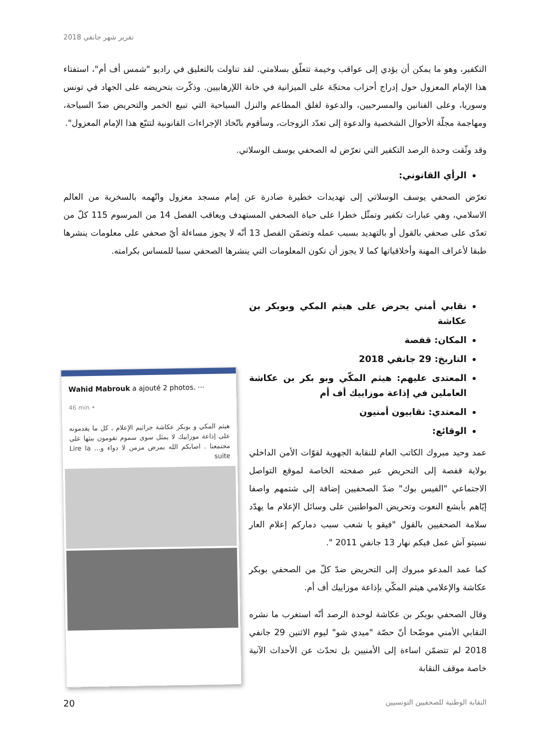تقرير شهر جانفي 2018
التكفير، وهو ما يمكن أن يؤدي إلى عواقب وخيمة تتعلّق بسلامتي. لقد تناولت بالتعليق في راديو "شمس أف أم"، استفتاء هذا الإمام المعزول حول إدراج أحزاب محتجّة على الميزانية في خانة اللإرهابيين. وذكّرت بتحريضه على الجهاد في تونس وسوريا، وعلى الفنانين والمسرحيين، والدعوة لغلق المطاعم والنزل السياحية التي تبيع الخمر والتحريض ضدّ السياحة، ومهاجمة مجلّة الأحوال الشخصية والدعوة إلى تعدّد الزوجات، وسأقوم باتّخاذ الإجراءات القانونية لتتبّع هذا الإمام المعزول".
وقد وثّقت وحدة الرصد التكفير التي تعرّض له الصحفي يوسف الوسلاتي.
الرأي القانوني:
تعرّض الصحفي يوسف الوسلاتي إلى تهديدات خطيرة صادرة عن إمام مسجد معزول واتّهمه بالسخرية من العالم الاسلامي، وهي عبارات تكفير وتمثّل خطرا على حياة الصحفي المستهدف ويعاقب الفصل 14 من المرسوم 115 كلّ من تعدّى على صحفي بالقول أو بالتهديد بسبب عمله وتضمّن الفصل 13 أنّه لا يجوز مساءلة أيّ صحفي على معلومات ينشرها طبقا لأعراف المهنة وأخلاقياتها كما لا يجوز أن تكون المعلومات التي ينشرها الصحفي سببا للمساس بكرامته.
Wahid Mabrouk a ajouté 2 photos. ···
46 min •
هيثم المكي و بوبكر عكاشة جراثيم الإعلام ، كل ما يقدمونه على إذاعة موزاييك لا يمثل سوى سموم تقومون ببثها على مجتمعنا . اصابكم الله بمرض مزمن لا دواء و... Lire la suite
نقابي أمني يحرض على هيثم المكي وبوبكر بن عكاشة
المكان: قفصة
التاريخ: 29 جانفي 2018
المعتدى عليهم: هيثم المكّي وبو بكر بن عكاشة العاملين في إذاعة موزاييك أف أم
المعتدي: نقابيون أمنيون
الوقائع:
عمد وحيد مبروك الكاتب العام للنقابة الجهوية لقوّات الأمن الداخلي بولاية قفصة إلى التحريض عبر صفحته الخاصة لموقع التواصل الاجتماعي "الفيس بوك" ضدّ الصحفيين إضافة إلى شتمهم واصفا إيّاهم بأبشع النعوت وتحريض المواطنين على وسائل الإعلام ما يهدّد سلامة الصحفيين بالقول "فيقو يا شعب سبب دماركم إعلام العار نسيتو آش عمل فيكم نهار 13 جانفي 2011 ".
كما عمد المدعو مبروك إلى التحريض ضدّ كلّ من الصحفي بوبكر عكاشة والإعلامي هيثم المكّي بإذاعة موزاييك أف أم.
وقال الصحفي بوبكر بن عكاشة لوحدة الرصد أنّه استغرب ما نشره النقابي الأمني موضّحا أنّ حصّة "ميدي شو" ليوم الاثنين 29 جانفي 2018 لم تتضمّن اساءة إلى الأمنيين بل تحدّث عن الأحداث الآنية خاصة موقف النقابة
20 النقابة الوطنية للصحفيين التونسيين